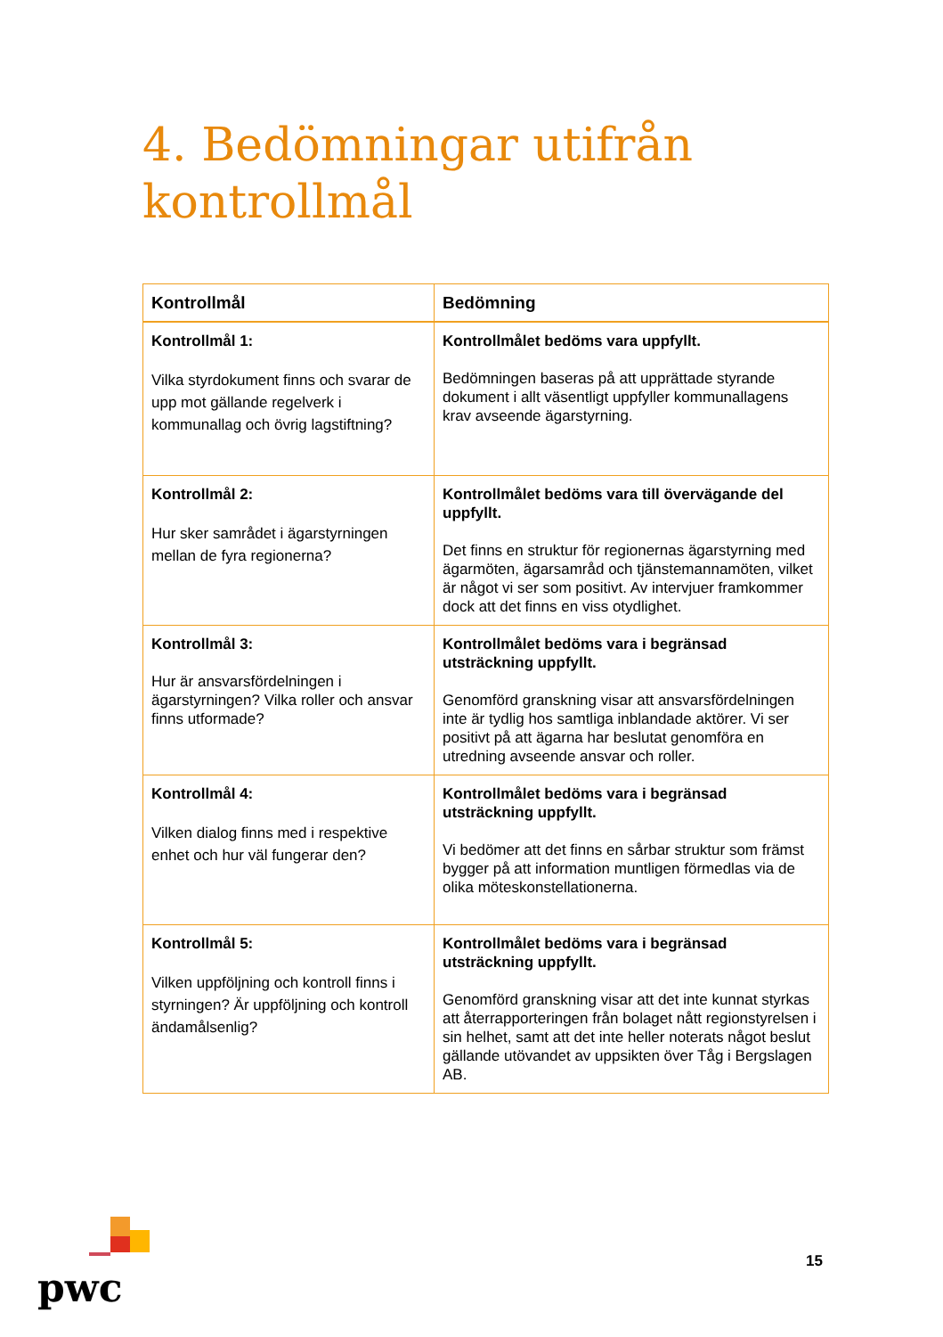4. Bedömningar utifrån
kontrollmål
| Kontrollmål | Bedömning |
| --- | --- |
| Kontrollmål 1: Vilka styrdokument finns och svarar de upp mot gällande regelverk i kommunallag och övrig lagstiftning? | Kontrollmålet bedöms vara uppfyllt. Bedömningen baseras på att upprättade styrande dokument i allt väsentligt uppfyller kommunallagens krav avseende ägarstyrning. |
| Kontrollmål 2: Hur sker samrådet i ägarstyrningen mellan de fyra regionerna? | Kontrollmålet bedöms vara till övervägande del uppfyllt. Det finns en struktur för regionernas ägarstyrning med ägarmöten, ägarsamråd och tjänstemannamöten, vilket är något vi ser som positivt. Av intervjuer framkommer dock att det finns en viss otydlighet. |
| Kontrollmål 3: Hur är ansvarsfördelningen i ägarstyrningen? Vilka roller och ansvar finns utformade? | Kontrollmålet bedöms vara i begränsad utsträckning uppfyllt. Genomförd granskning visar att ansvarsfördelningen inte är tydlig hos samtliga inblandade aktörer. Vi ser positivt på att ägarna har beslutat genomföra en utredning avseende ansvar och roller. |
| Kontrollmål 4: Vilken dialog finns med i respektive enhet och hur väl fungerar den? | Kontrollmålet bedöms vara i begränsad utsträckning uppfyllt. Vi bedömer att det finns en sårbar struktur som främst bygger på att information muntligen förmedlas via de olika möteskonstellationerna. |
| Kontrollmål 5: Vilken uppföljning och kontroll finns i styrningen? Är uppföljning och kontroll ändamålsenlig? | Kontrollmålet bedöms vara i begränsad utsträckning uppfyllt. Genomförd granskning visar att det inte kunnat styrkas att återrapporteringen från bolaget nått regionstyrelsen i sin helhet, samt att det inte heller noterats något beslut gällande utövandet av uppsikten över Tåg i Bergslagen AB. |
pwc
15